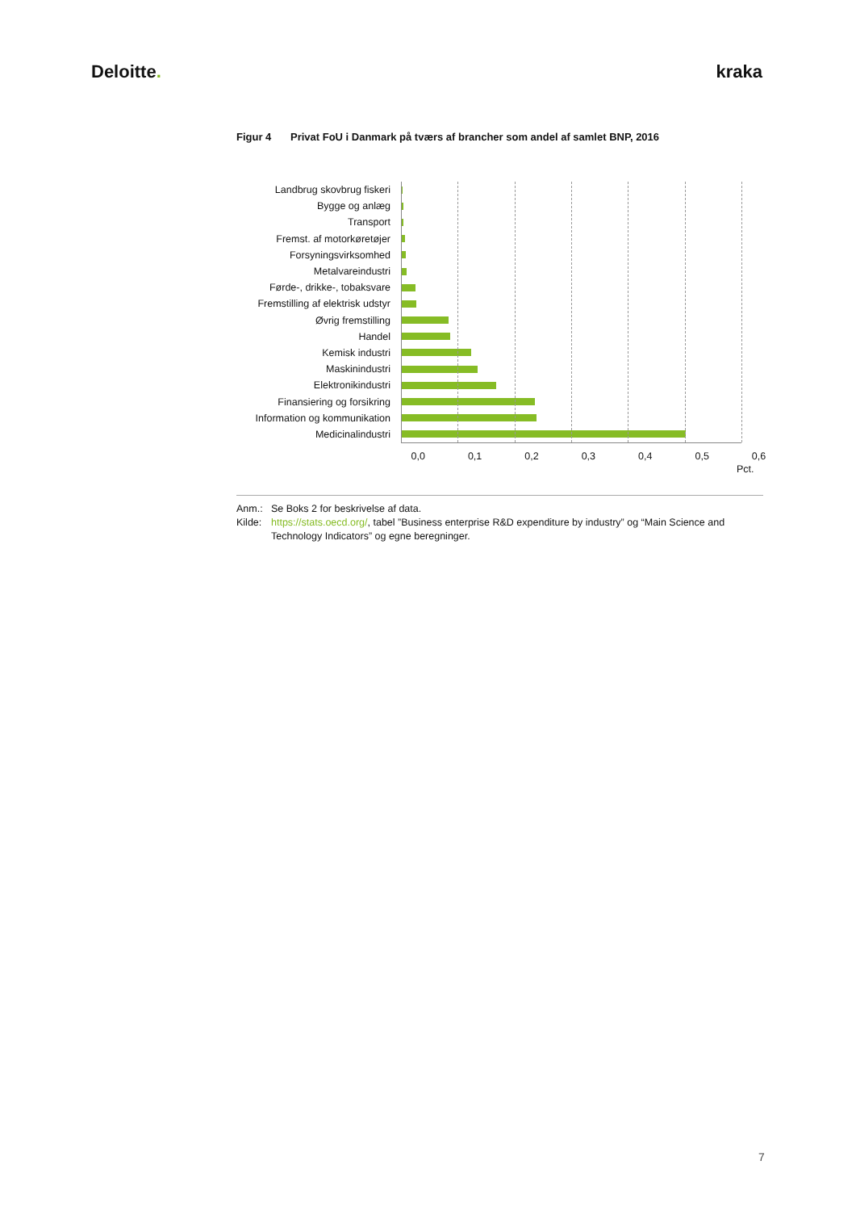Deloitte. kraka
Figur 4 Privat FoU i Danmark på tværs af brancher som andel af samlet BNP, 2016
Landbrug skovbrug fiskeri
Bygge og anlæg
Transport
Fremst. af motorkøretøjer
Forsyningsvirksomhed
Metalvareindustri
Førde-, drikke-, tobaksvare
Fremstilling af elektrisk udstyr
Øvrig fremstilling
Handel
Kemisk industri
Maskinindustri
Elektronikindustri
Finansiering og forsikring
Information og kommunikation
Medicinalindustri
0,0 0,1 0,2 0,3 0,4 0,5 0,6
Pct.
Anm.: Se Boks 2 for beskrivelse af data.
Kilde: https://stats.oecd.org/, tabel ”Business enterprise R&D expenditure by industry” og “Main Science and Technology Indicators” og egne beregninger.
7